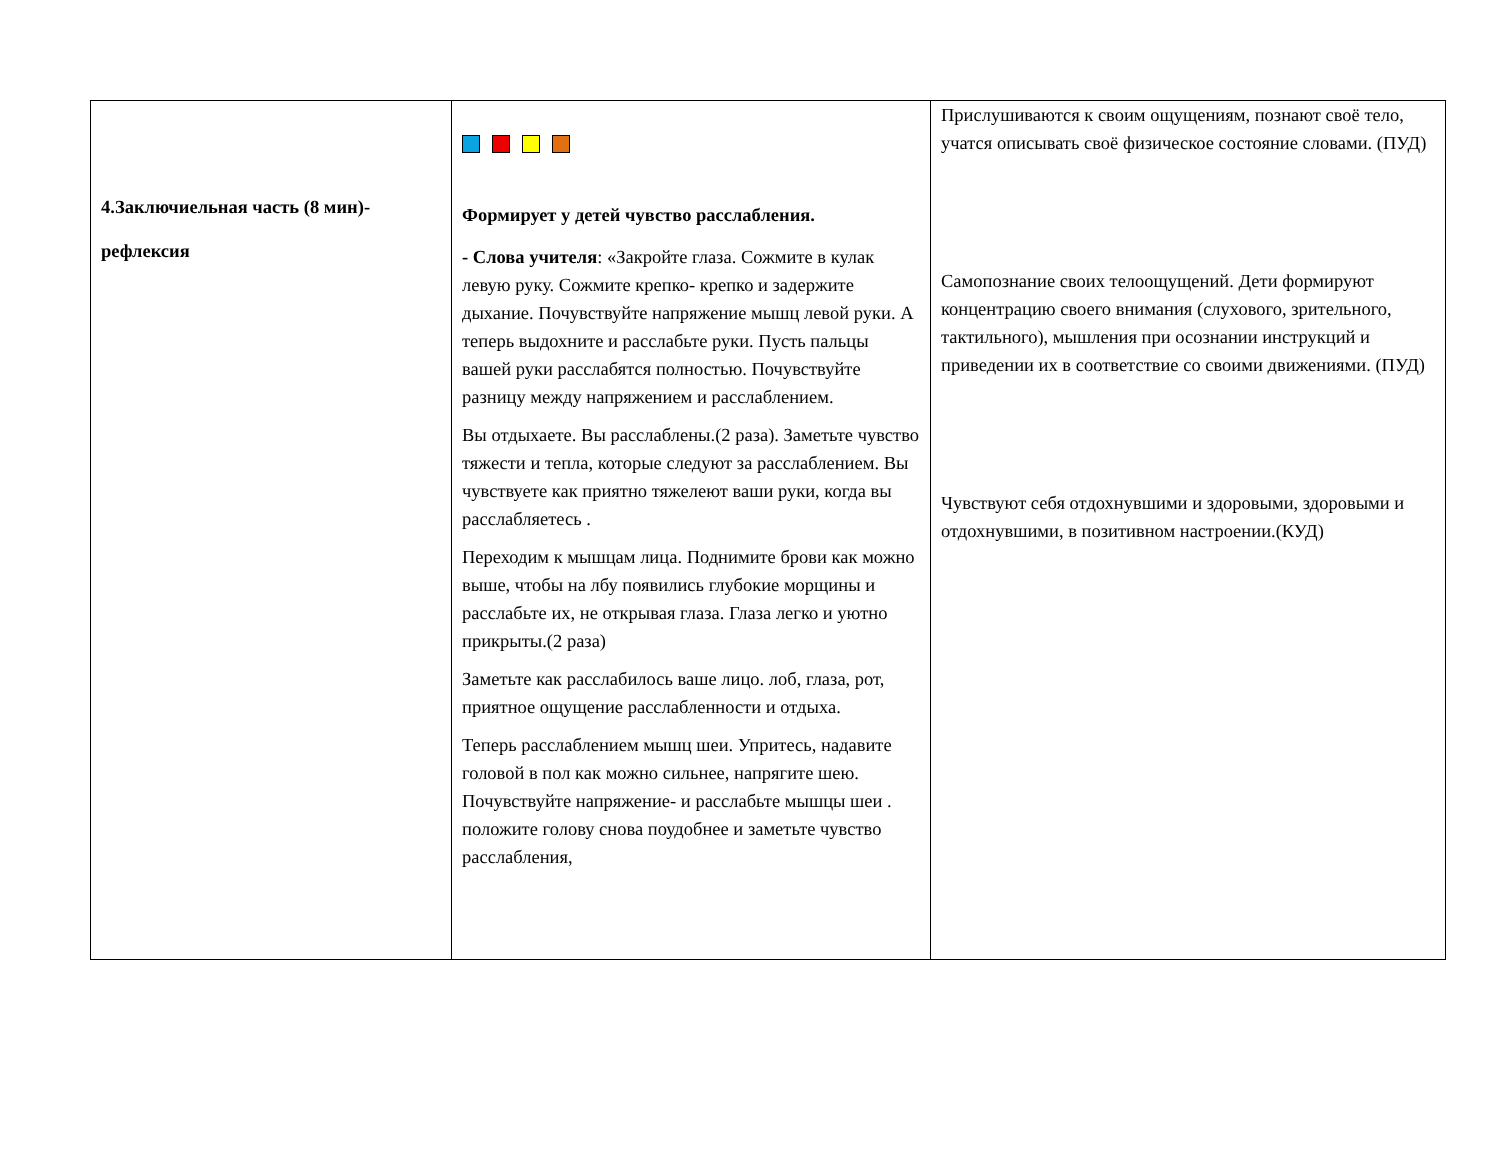| 4.Заключиельная часть (8 мин)- рефлексия | Формирует у детей чувство расслабления. - Слова учителя : «Закройте глаза. Сожмите в кулак левую руку. Сожмите крепко- крепко и задержите дыхание. Почувствуйте напряжение мышц левой руки. А теперь выдохните и расслабьте руки. Пусть пальцы вашей руки расслабятся полностью. Почувствуйте разницу между напряжением и расслаблением. Вы отдыхаете. Вы расслаблены.(2 раза). Заметьте чувство тяжести и тепла, которые следуют за расслаблением. Вы чувствуете как приятно тяжелеют ваши руки, когда вы расслабляетесь . Переходим к мышцам лица. Поднимите брови как можно выше, чтобы на лбу появились глубокие морщины и расслабьте их, не открывая глаза. Глаза легко и уютно прикрыты.(2 раза) Заметьте как расслабилось ваше лицо. лоб, глаза, рот, приятное ощущение расслабленности и отдыха. Теперь расслаблением мышц шеи. Упритесь, надавите головой в пол как можно сильнее, напрягите шею. Почувствуйте напряжение- и расслабьте мышцы шеи . положите голову снова поудобнее и заметьте чувство расслабления, | Прислушиваются к своим ощущениям, познают своё тело, учатся описывать своё физическое состояние словами. (ПУД) Самопознание своих телоощущений. Дети формируют концентрацию своего внимания (слухового, зрительного, тактильного), мышления при осознании инструкций и приведении их в соответствие со своими движениями. (ПУД) Чувствуют себя отдохнувшими и здоровыми, здоровыми и отдохнувшими, в позитивном настроении.(КУД) |